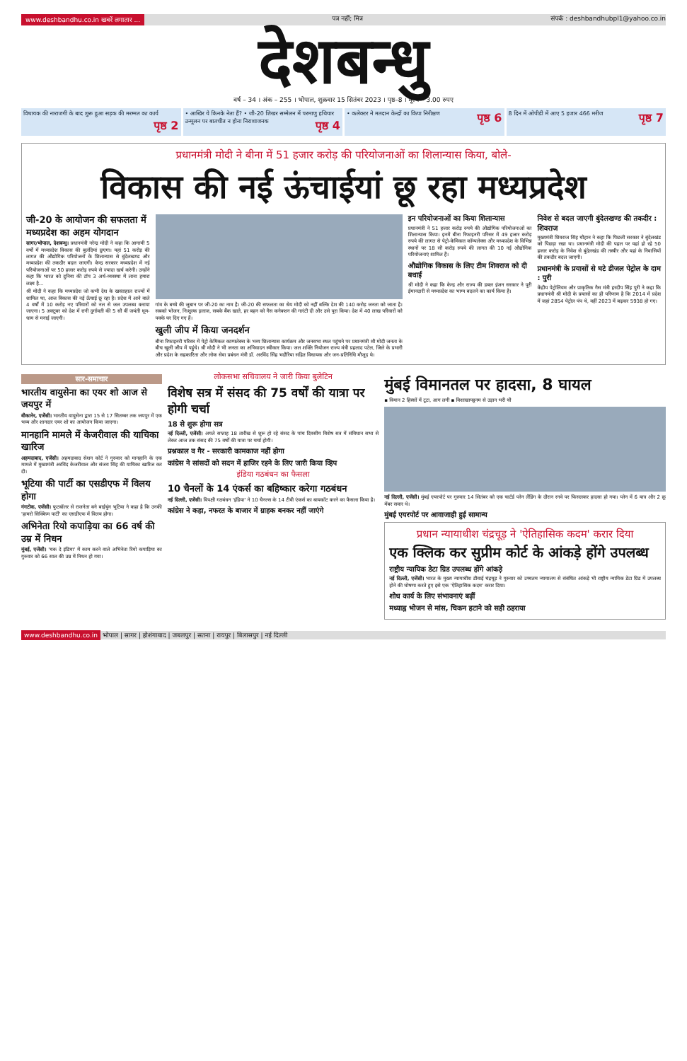www.deshbandhu.co.in खबरें लगातार ... पत्र नहीं; मित्र संपर्क : deshbandhubpl1@yahoo.co.in
देशबन्धु
वर्ष – 34 । अंक – 255 । भोपाल, शुक्रवार 15 सितंबर 2023 । पृष्ठ–8 । मूल्य – 3.00 रुपए
विधायक की नाराजगी के बाद शुरू हुआ सड़क की मरम्मत का कार्य पृष्ठ 2
• आखिर ये किनके नेता हैं? • जी-20 शिखर सम्मेलन में परमाणु हथियार उन्मूलन पर बातचीत न होना निराशाजनक पृष्ठ 4
• कलेक्टर ने मतदान केन्द्रों का किया निरीक्षण पृष्ठ 6
8 दिन में ओपीडी में आए 5 हजार 466 मरीज पृष्ठ 7
प्रधानमंत्री मोदी ने बीना में 51 हजार करोड़ की परियोजनाओं का शिलान्यास किया, बोले-
विकास की नई ऊंचाईयां छू रहा मध्यप्रदेश
जी-20 के आयोजन की सफलता में मध्यप्रदेश का अहम योगदान
सागर/भोपाल, देशबन्धु। प्रधानमंत्री नरेन्द्र मोदी ने कहा कि आगामी 5 वर्षों में मध्यप्रदेश विकास की बुलंदियां छुएगा। यहां 51 करोड़ की लागत की औद्योगिक परियोजनों के शिलान्यास से बुंदेलखण्ड और मध्यप्रदेश की तकदीर बदल जाएगी। केन्द्र सरकार मध्यप्रदेश में नई परियोजनाओं पर 50 हजार करोड़ रुपये से ज्यादा खर्च करेगी। उन्होंने कहा कि भारत को दुनिया की टॉप 3 अर्थ-व्यवस्था में लाना हमारा लक्ष्य है...
श्री मोदी ने कहा कि मध्यप्रदेश जो कभी देश के खस्ताहाल राज्यों में शामिल था, आज विकास की नई ऊँचाई छू रहा है। प्रदेश में आने वाले 4 वर्षों में 10 करोड़ नए परिवारों को नल से जल उपलब्ध कराया जाएगा। 5 अक्टूबर को देश में रानी दुर्गावती की 5 सौ वीं जयंती धूम-धाम से मनाई जाएगी।
गांव के बच्चे की जुबान पर जी-20 का नाम है। जी-20 की सफलता का श्रेय मोदी को नहीं बल्कि देश की 140 करोड़ जनता को जाता है। सबको भोजन, निःशुल्क इलाज, सबके बैंक खाते, हर बहन को गैस कनेक्शन की गारंटी दी और उसे पूरा किया। देश में 40 लाख परिवारों को पक्के घर दिए गए हैं।
खुली जीप में किया जनदर्शन
बीना रिफाइनरी परिसर में पेट्रो केमिकल काम्पलेक्स के भव्य शिलान्यास कार्यक्रम और जनसभा स्थल पहुंचने पर प्रधानमंत्री श्री मोदी जनता के बीच खुली जीप में पहुंचे। श्री मोदी ने भी जनता का अभिवादन स्वीकार किया। जल शक्ति नियोजन राज्य मंत्री प्रहलाद पटेल, जिले के प्रभारी और प्रदेश के सहकारिता और लोक सेवा प्रबंधन मंत्री डॉ. अरविंद सिंह भदौरिया सहित विधायक और जन-प्रतिनिधि मौजूद थे।
इन परियोजनाओं का किया शिलान्यास
प्रधानमंत्री ने 51 हजार करोड़ रुपये की औद्योगिक परियोजनाओं का शिलान्यास किया। इनमें बीना रिफाइनरी परिसर में 49 हजार करोड़ रुपये की लागत से पेट्रो-केमिकल कॉम्पलेक्स और मध्यप्रदेश के विभिन्न स्थानों पर 18 सौ करोड़ रुपये की लागत की 10 नई औद्योगिक परियोजनाएं शामिल हैं।
औद्योगिक विकास के लिए टीम शिवराज को दी बधाई
श्री मोदी ने कहा कि केन्द्र और राज्य की डबल इंजन सरकार ने पूरी ईमानदारी से मध्यप्रदेश का भाग्य बदलने का कार्य किया है।
निवेश से बदल जाएगी बुंदेलखण्ड की तकदीर : शिवराज
मुख्यमंत्री शिवराज सिंह चौहान ने कहा कि पिछली सरकार ने बुंदेलखंड को पिछड़ा रखा था। प्रधानमंत्री मोदी की पहल पर यहां हो रहे 50 हजार करोड़ के निवेश से बुंदेलखंड की तस्वीर और यहां के निवासियों की तकदीर बदल जाएगी।
प्रधानमंत्री के प्रयासों से घटे डीजल पेट्रोल के दाम : पुरी
केंद्रीय पेट्रोलियम और प्राकृतिक गैस मंत्री हरदीप सिंह पुरी ने कहा कि प्रधानमंत्री श्री मोदी के प्रयासों का ही परिणाम है कि 2014 में प्रदेश में जहां 2854 पेट्रोल पंप थे, वहीं 2023 में बढ़कर 5938 हो गए।
सार-समाचार
भारतीय वायुसेना का एयर शो आज से जयपुर में
बीकानेर, एजेंसी। भारतीय वायुसेना द्वारा 15 से 17 सितम्बर तक जयपुर में एक भव्य और शानदार एयर शो का आयोजन किया जाएगा।
मानहानि मामले में केजरीवाल की याचिका खारिज
अहमदाबाद, एजेंसी। अहमदाबाद सेशन कोर्ट ने गुरुवार को मानहानि के एक मामले में मुख्यमंत्री अरविंद केजरीवाल और संजय सिंह की याचिका खारिज कर दी।
भूटिया की पार्टी का एसडीएफ में विलय होगा
गंगटोक, एजेंसी। फुटबॉलर से राजनेता बने बाईचुंग भूटिया ने कहा है कि उनकी 'हामरो सिक्किम पार्टी' का एसडीएफ में विलय होगा।
अभिनेता रियो कपाड़िया का 66 वर्ष की उम्र में निधन
मुंबई, एजेंसी। 'चक दे इंडिया' में काम करने वाले अभिनेता रियो कपाड़िया का गुरुवार को 66 साल की उम्र में निधन हो गया।
लोकसभा सचिवालय ने जारी किया बुलेटिन
विशेष सत्र में संसद की 75 वर्षों की यात्रा पर होगी चर्चा
18 से शुरू होगा सत्र
नई दिल्ली, एजेंसी। अगले सप्ताह 18 तारीख से शुरू हो रहे संसद के पांच दिवसीय विशेष सत्र में संविधान सभा से लेकर आज तक संसद की 75 वर्षों की यात्रा पर चर्चा होगी।
प्रश्नकाल व गैर - सरकारी कामकाज नहीं होगा
कांग्रेस ने सांसदों को सदन में हाजिर रहने के लिए जारी किया व्हिप
इंडिया गठबंधन का फैसला
10 चैनलों के 14 एंकर्स का बहिष्कार करेगा गठबंधन
नई दिल्ली, एजेंसी। विपक्षी गठबंधन 'इंडिया' ने 10 चैनल्स के 14 टीवी एंकर्स का बायकॉट करने का फैसला किया है।
कांग्रेस ने कहा, नफरत के बाजार में ग्राहक बनकर नहीं जाएंगे
मुंबई विमानतल पर हादसा, 8 घायल
▪ विमान 2 हिस्सों में टूटा, आग लगी ▪ विशाखापट्टनम से उड़ान भरी थी
नई दिल्ली, एजेंसी। मुंबई एयरपोर्ट पर गुरुवार 14 सितंबर को एक चार्टर्ड प्लेन लैंडिंग के दौरान रनवे पर फिसलकर हादसा हो गया। प्लेन में 6 यात्र और 2 क्रू मेंबर सवार थे।
मुंबई एयरपोर्ट पर आवाजाही हुई सामान्य
प्रधान न्यायाधीश चंद्रचूड़ ने 'ऐतिहासिक कदम' करार दिया
एक क्लिक कर सुप्रीम कोर्ट के आंकड़े होंगे उपलब्ध
राष्ट्रीय न्यायिक डेटा ग्रिड उपलब्ध होंगे आंकड़े
नई दिल्ली, एजेंसी। भारत के मुख्य न्यायाधीश डीवाई चंद्रचूड़ ने गुरुवार को उच्चतम न्यायालय से संबंधित आंकड़े भी राष्ट्रीय न्यायिक डेटा ग्रिड में उपलब्ध होने की घोषणा करते हुए इसे एक 'ऐतिहासिक कदम' करार दिया।
शोध कार्य के लिए संभावनाएं बढ़ीं
मध्याह्न भोजन से मांस, चिकन हटाने को सही ठहराया
www.deshbandhu.co.in भोपाल | सागर | होशंगाबाद | जबलपुर | सतना | रायपुर | बिलासपुर | नई दिल्ली